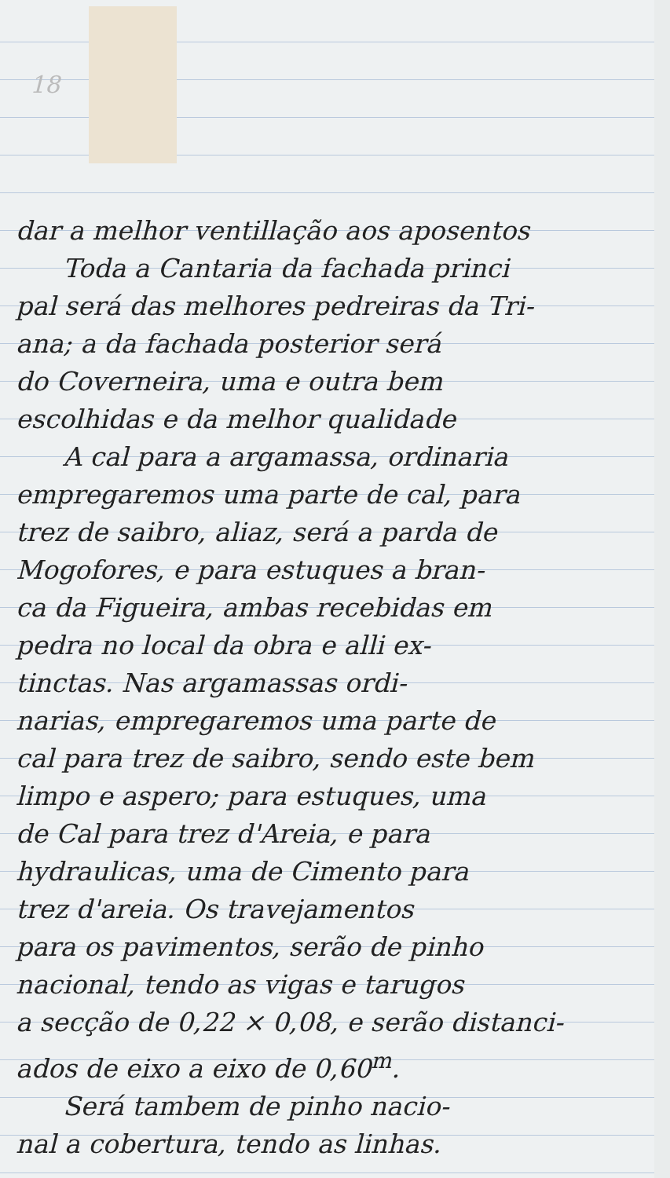18
dar a melhor ventillação aos aposentos
Toda a Cantaria da fachada princi
pal será das melhores pedreiras da Tri-
ana; a da fachada posterior será
do Coverneira, uma e outra bem
escolhidas e da melhor qualidade
A cal para a argamassa, ordinaria
empregaremos uma parte de cal, para
trez de saibro, aliaz, será a parda de
Mogofores, e para estuques a bran-
ca da Figueira, ambas recebidas em
pedra no local da obra e alli ex-
tinctas. Nas argamassas ordi-
narias, empregaremos uma parte de
cal para trez de saibro, sendo este bem
limpo e aspero; para estuques, uma
de Cal para trez d'Areia, e para
hydraulicas, uma de Cimento para
trez d'areia. Os travejamentos
para os pavimentos, serão de pinho
nacional, tendo as vigas e tarugos
a secção de 0,22 × 0,08, e serão distanci-
ados de eixo a eixo de 0,60<sup>m</sup>.
Será tambem de pinho nacio-
nal a cobertura, tendo as linhas.